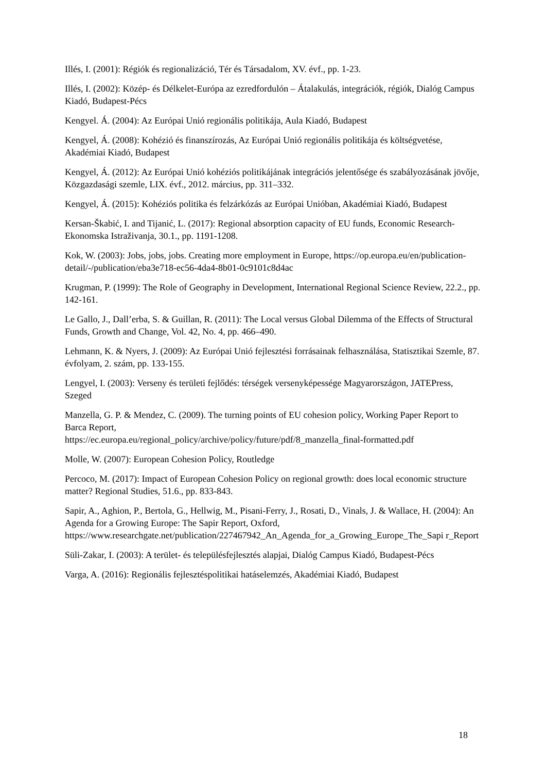Illés, I. (2001): Régiók és regionalizáció, Tér és Társadalom, XV. évf., pp. 1-23.
Illés, I. (2002): Közép- és Délkelet-Európa az ezredfordulón – Átalakulás, integrációk, régiók, Dialóg Campus Kiadó, Budapest-Pécs
Kengyel. Á. (2004): Az Európai Unió regionális politikája, Aula Kiadó, Budapest
Kengyel, Á. (2008): Kohézió és finanszírozás, Az Európai Unió regionális politikája és költségvetése, Akadémiai Kiadó, Budapest
Kengyel, Á. (2012): Az Európai Unió kohéziós politikájának integrációs jelentősége és szabályozásának jövője, Közgazdasági szemle, LIX. évf., 2012. március, pp. 311–332.
Kengyel, Á. (2015): Kohéziós politika és felzárkózás az Európai Unióban, Akadémiai Kiadó, Budapest
Kersan-Škabić, I. and Tijanić, L. (2017): Regional absorption capacity of EU funds, Economic Research-Ekonomska Istraživanja, 30.1., pp. 1191-1208.
Kok, W. (2003): Jobs, jobs, jobs. Creating more employment in Europe, https://op.europa.eu/en/publication-detail/-/publication/eba3e718-ec56-4da4-8b01-0c9101c8d4ac
Krugman, P. (1999): The Role of Geography in Development, International Regional Science Review, 22.2., pp. 142-161.
Le Gallo, J., Dall’erba, S. & Guillan, R. (2011): The Local versus Global Dilemma of the Effects of Structural Funds, Growth and Change, Vol. 42, No. 4, pp. 466–490.
Lehmann, K. & Nyers, J. (2009): Az Európai Unió fejlesztési forrásainak felhasználása, Statisztikai Szemle, 87. évfolyam, 2. szám, pp. 133-155.
Lengyel, I. (2003): Verseny és területi fejlődés: térségek versenyképessége Magyarországon, JATEPress, Szeged
Manzella, G. P. & Mendez, C. (2009). The turning points of EU cohesion policy, Working Paper Report to Barca Report,
https://ec.europa.eu/regional_policy/archive/policy/future/pdf/8_manzella_final-formatted.pdf
Molle, W. (2007): European Cohesion Policy, Routledge
Percoco, M. (2017): Impact of European Cohesion Policy on regional growth: does local economic structure matter? Regional Studies, 51.6., pp. 833-843.
Sapir, A., Aghion, P., Bertola, G., Hellwig, M., Pisani-Ferry, J., Rosati, D., Vinals, J. & Wallace, H. (2004): An Agenda for a Growing Europe: The Sapir Report, Oxford,
https://www.researchgate.net/publication/227467942_An_Agenda_for_a_Growing_Europe_The_Sapi r_Report
Süli-Zakar, I. (2003): A terület- és településfejlesztés alapjai, Dialóg Campus Kiadó, Budapest-Pécs
Varga, A. (2016): Regionális fejlesztéspolitikai hatáselemzés, Akadémiai Kiadó, Budapest
18